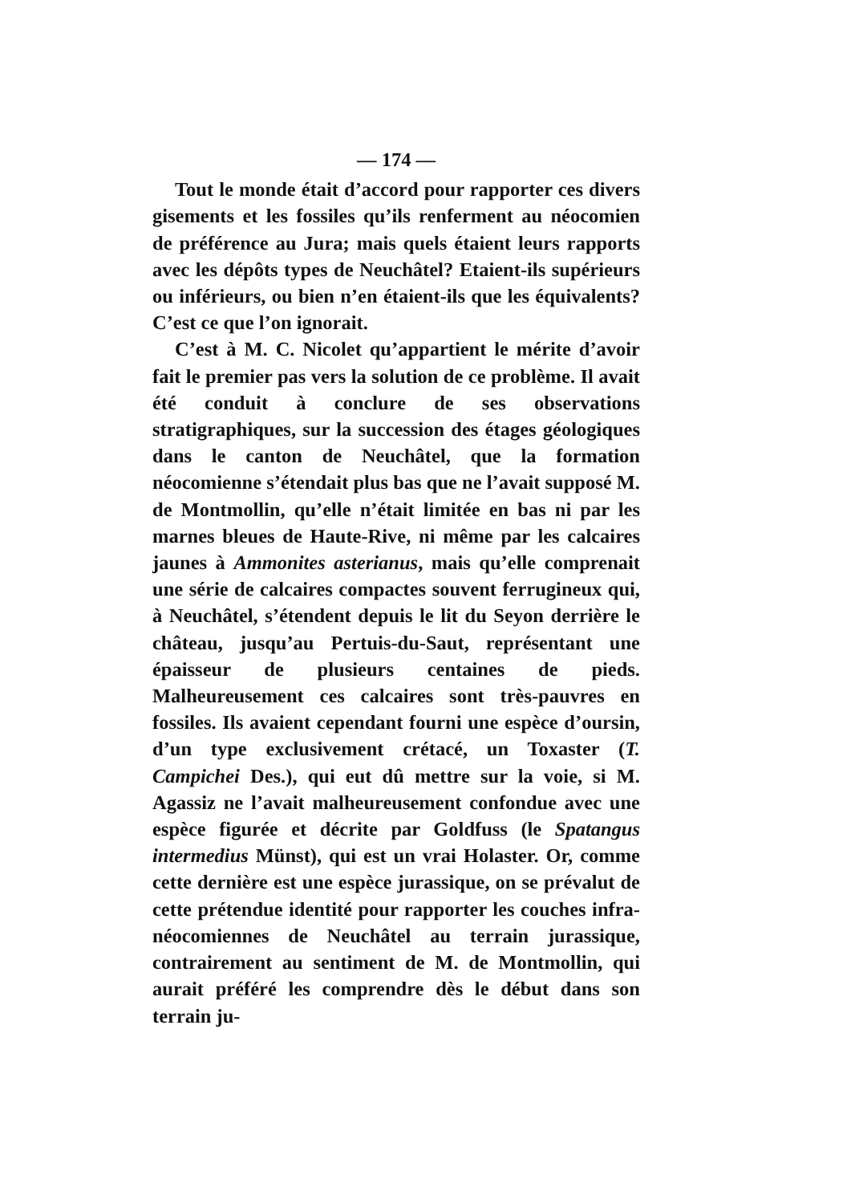— 174 —
Tout le monde était d’accord pour rapporter ces divers gisements et les fossiles qu’ils renferment au néocomien de préférence au Jura; mais quels étaient leurs rapports avec les dépôts types de Neuchâtel? Etaient-ils supérieurs ou inférieurs, ou bien n’en étaient-ils que les équivalents? C’est ce que l’on ignorait.
C’est à M. C. Nicolet qu’appartient le mérite d’avoir fait le premier pas vers la solution de ce problème. Il avait été conduit à conclure de ses observations stratigraphiques, sur la succession des étages géologiques dans le canton de Neuchâtel, que la formation néocomienne s’étendait plus bas que ne l’avait supposé M. de Montmollin, qu’elle n’était limitée en bas ni par les marnes bleues de Haute-Rive, ni même par les calcaires jaunes à Ammonites asterianus, mais qu’elle comprenait une série de calcaires compactes souvent ferrugineux qui, à Neuchâtel, s’étendent depuis le lit du Seyon derrière le château, jusqu’au Pertuis-du-Saut, représentant une épaisseur de plusieurs centaines de pieds. Malheureusement ces calcaires sont très-pauvres en fossiles. Ils avaient cependant fourni une espèce d’oursin, d’un type exclusivement crétacé, un Toxaster (T. Campichei Des.), qui eut dû mettre sur la voie, si M. Agassiz ne l’avait malheureusement confondue avec une espèce figurée et décrite par Goldfuss (le Spatangus intermedius Münst), qui est un vrai Holaster. Or, comme cette dernière est une espèce jurassique, on se prévalut de cette prétendue identité pour rapporter les couches infra-néocomiennes de Neuchâtel au terrain jurassique, contrairement au sentiment de M. de Montmollin, qui aurait préféré les comprendre dès le début dans son terrain ju-